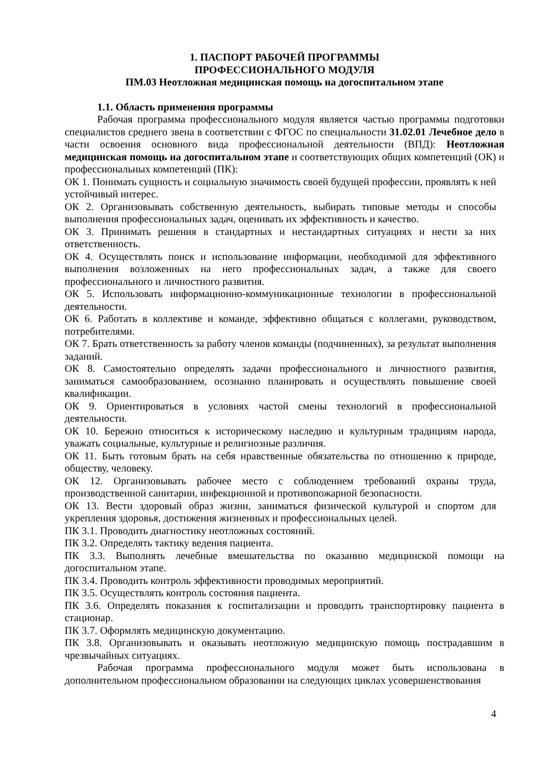1. ПАСПОРТ РАБОЧЕЙ ПРОГРАММЫ
ПРОФЕССИОНАЛЬНОГО МОДУЛЯ
ПМ.03 Неотложная медицинская помощь на догоспитальном этапе
1.1. Область применения программы
Рабочая программа профессионального модуля является частью программы подготовки специалистов среднего звена в соответствии с ФГОС по специальности 31.02.01 Лечебное дело в части освоения основного вида профессиональной деятельности (ВПД): Неотложная медицинская помощь на догоспитальном этапе и соответствующих общих компетенций (ОК) и профессиональных компетенций (ПК):
ОК 1. Понимать сущность и социальную значимость своей будущей профессии, проявлять к ней устойчивый интерес.
ОК 2. Организовывать собственную деятельность, выбирать типовые методы и способы выполнения профессиональных задач, оценивать их эффективность и качество.
ОК 3. Принимать решения в стандартных и нестандартных ситуациях и нести за них ответственность.
ОК 4. Осуществлять поиск и использование информации, необходимой для эффективного выполнения возложенных на него профессиональных задач, а также для своего профессионального и личностного развития.
ОК 5. Использовать информационно-коммуникационные технологии в профессиональной деятельности.
ОК 6. Работать в коллективе и команде, эффективно общаться с коллегами, руководством, потребителями.
ОК 7. Брать ответственность за работу членов команды (подчиненных), за результат выполнения заданий.
ОК 8. Самостоятельно определять задачи профессионального и личностного развития, заниматься самообразованием, осознанно планировать и осуществлять повышение своей квалификации.
ОК 9. Ориентироваться в условиях частой смены технологий в профессиональной деятельности.
ОК 10. Бережно относиться к историческому наследию и культурным традициям народа, уважать социальные, культурные и религиозные различия.
ОК 11. Быть готовым брать на себя нравственные обязательства по отношению к природе, обществу, человеку.
ОК 12. Организовывать рабочее место с соблюдением требований охраны труда, производственной санитарии, инфекционной и противопожарной безопасности.
ОК 13. Вести здоровый образ жизни, заниматься физической культурой и спортом для укрепления здоровья, достижения жизненных и профессиональных целей.
ПК 3.1. Проводить диагностику неотложных состояний.
ПК 3.2. Определять тактику ведения пациента.
ПК 3.3. Выполнять лечебные вмешательства по оказанию медицинской помощи на догоспитальном этапе.
ПК 3.4. Проводить контроль эффективности проводимых мероприятий.
ПК 3.5. Осуществлять контроль состояния пациента.
ПК 3.6. Определять показания к госпитализации и проводить транспортировку пациента в стационар.
ПК 3.7. Оформлять медицинскую документацию.
ПК 3.8. Организовывать и оказывать неотложную медицинскую помощь пострадавшим в чрезвычайных ситуациях.
Рабочая программа профессионального модуля может быть использована в дополнительном профессиональном образовании на следующих циклах усовершенствования
4